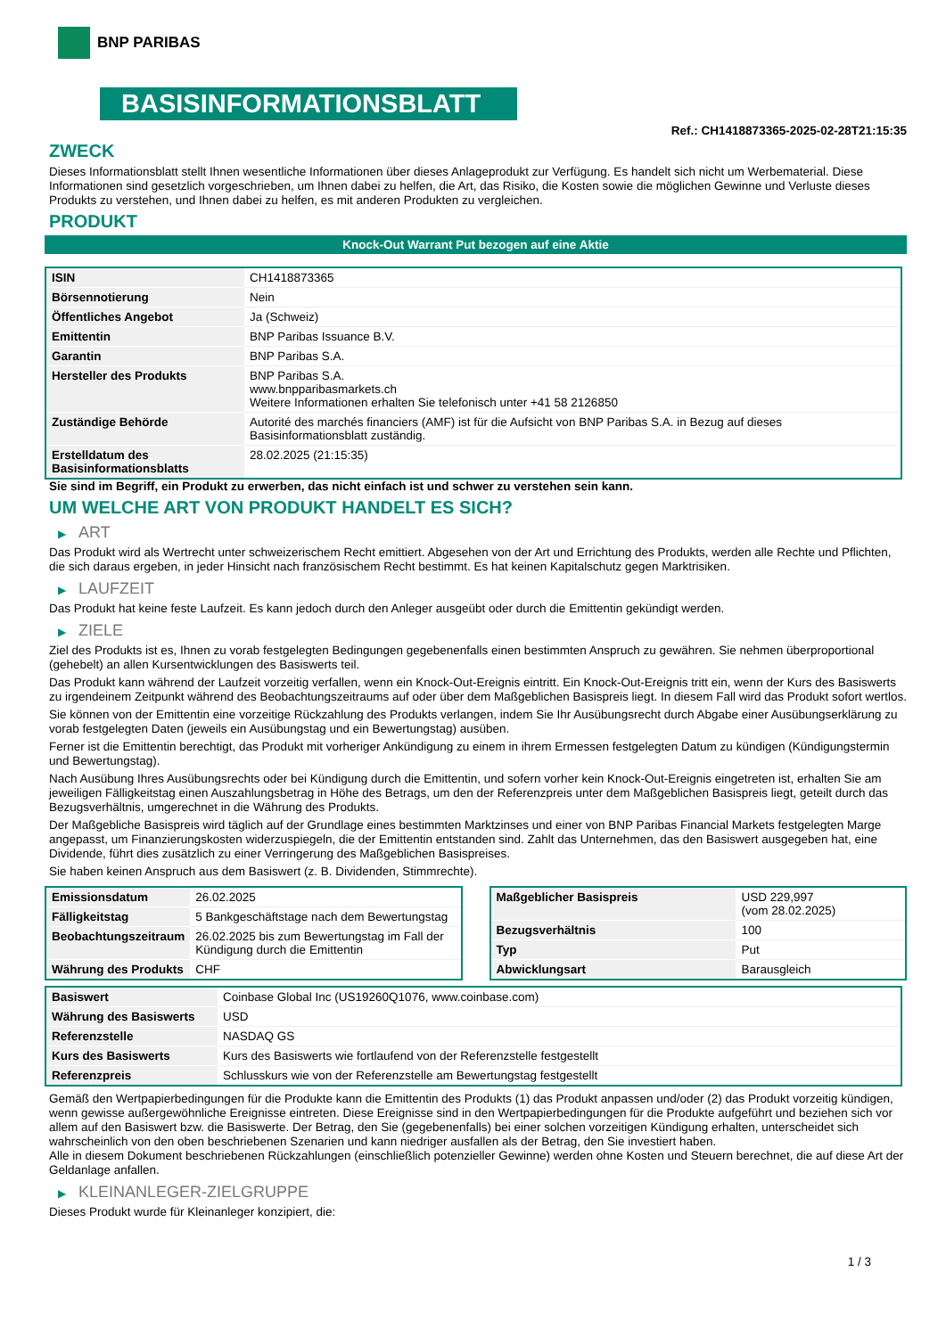BNP PARIBAS
BASISINFORMATIONSBLATT
Ref.: CH1418873365-2025-02-28T21:15:35
ZWECK
Dieses Informationsblatt stellt Ihnen wesentliche Informationen über dieses Anlageprodukt zur Verfügung. Es handelt sich nicht um Werbematerial. Diese Informationen sind gesetzlich vorgeschrieben, um Ihnen dabei zu helfen, die Art, das Risiko, die Kosten sowie die möglichen Gewinne und Verluste dieses Produkts zu verstehen, und Ihnen dabei zu helfen, es mit anderen Produkten zu vergleichen.
PRODUKT
Knock-Out Warrant Put bezogen auf eine Aktie
| ISIN | CH1418873365 |
| Börsennotierung | Nein |
| Öffentliches Angebot | Ja (Schweiz) |
| Emittentin | BNP Paribas Issuance B.V. |
| Garantin | BNP Paribas S.A. |
| Hersteller des Produkts | BNP Paribas S.A. www.bnpparibasmarkets.ch Weitere Informationen erhalten Sie telefonisch unter +41 58 2126850 |
| Zuständige Behörde | Autorité des marchés financiers (AMF) ist für die Aufsicht von BNP Paribas S.A. in Bezug auf dieses Basisinformationsblatt zuständig. |
| Erstelldatum des Basisinformationsblatts | 28.02.2025 (21:15:35) |
Sie sind im Begriff, ein Produkt zu erwerben, das nicht einfach ist und schwer zu verstehen sein kann.
UM WELCHE ART VON PRODUKT HANDELT ES SICH?
▶ ART
Das Produkt wird als Wertrecht unter schweizerischem Recht emittiert. Abgesehen von der Art und Errichtung des Produkts, werden alle Rechte und Pflichten, die sich daraus ergeben, in jeder Hinsicht nach französischem Recht bestimmt. Es hat keinen Kapitalschutz gegen Marktrisiken.
▶ LAUFZEIT
Das Produkt hat keine feste Laufzeit. Es kann jedoch durch den Anleger ausgeübt oder durch die Emittentin gekündigt werden.
▶ ZIELE
Ziel des Produkts ist es, Ihnen zu vorab festgelegten Bedingungen gegebenenfalls einen bestimmten Anspruch zu gewähren. Sie nehmen überproportional (gehebelt) an allen Kursentwicklungen des Basiswerts teil.
Das Produkt kann während der Laufzeit vorzeitig verfallen, wenn ein Knock-Out-Ereignis eintritt. Ein Knock-Out-Ereignis tritt ein, wenn der Kurs des Basiswerts zu irgendeinem Zeitpunkt während des Beobachtungszeitraums auf oder über dem Maßgeblichen Basispreis liegt. In diesem Fall wird das Produkt sofort wertlos.
Sie können von der Emittentin eine vorzeitige Rückzahlung des Produkts verlangen, indem Sie Ihr Ausübungsrecht durch Abgabe einer Ausübungserklärung zu vorab festgelegten Daten (jeweils ein Ausübungstag und ein Bewertungstag) ausüben.
Ferner ist die Emittentin berechtigt, das Produkt mit vorheriger Ankündigung zu einem in ihrem Ermessen festgelegten Datum zu kündigen (Kündigungstermin und Bewertungstag).
Nach Ausübung Ihres Ausübungsrechts oder bei Kündigung durch die Emittentin, und sofern vorher kein Knock-Out-Ereignis eingetreten ist, erhalten Sie am jeweiligen Fälligkeitstag einen Auszahlungsbetrag in Höhe des Betrags, um den der Referenzpreis unter dem Maßgeblichen Basispreis liegt, geteilt durch das Bezugsverhältnis, umgerechnet in die Währung des Produkts.
Der Maßgebliche Basispreis wird täglich auf der Grundlage eines bestimmten Marktzinses und einer von BNP Paribas Financial Markets festgelegten Marge angepasst, um Finanzierungskosten widerzuspiegeln, die der Emittentin entstanden sind. Zahlt das Unternehmen, das den Basiswert ausgegeben hat, eine Dividende, führt dies zusätzlich zu einer Verringerung des Maßgeblichen Basispreises.
Sie haben keinen Anspruch aus dem Basiswert (z. B. Dividenden, Stimmrechte).
| Emissionsdatum | 26.02.2025 |
| Fälligkeitstag | 5 Bankgeschäftstage nach dem Bewertungstag |
| Beobachtungszeitraum | 26.02.2025 bis zum Bewertungstag im Fall der Kündigung durch die Emittentin |
| Währung des Produkts | CHF |
| Maßgeblicher Basispreis | USD 229,997 (vom 28.02.2025) |
| Bezugsverhältnis | 100 |
| Typ | Put |
| Abwicklungsart | Barausgleich |
| Basiswert | Coinbase Global Inc (US19260Q1076, www.coinbase.com) |
| Währung des Basiswerts | USD |
| Referenzstelle | NASDAQ GS |
| Kurs des Basiswerts | Kurs des Basiswerts wie fortlaufend von der Referenzstelle festgestellt |
| Referenzpreis | Schlusskurs wie von der Referenzstelle am Bewertungstag festgestellt |
Gemäß den Wertpapierbedingungen für die Produkte kann die Emittentin des Produkts (1) das Produkt anpassen und/oder (2) das Produkt vorzeitig kündigen, wenn gewisse außergewöhnliche Ereignisse eintreten. Diese Ereignisse sind in den Wertpapierbedingungen für die Produkte aufgeführt und beziehen sich vor allem auf den Basiswert bzw. die Basiswerte. Der Betrag, den Sie (gegebenenfalls) bei einer solchen vorzeitigen Kündigung erhalten, unterscheidet sich wahrscheinlich von den oben beschriebenen Szenarien und kann niedriger ausfallen als der Betrag, den Sie investiert haben.
Alle in diesem Dokument beschriebenen Rückzahlungen (einschließlich potenzieller Gewinne) werden ohne Kosten und Steuern berechnet, die auf diese Art der Geldanlage anfallen.
▶ KLEINANLEGER-ZIELGRUPPE
Dieses Produkt wurde für Kleinanleger konzipiert, die:
1 / 3